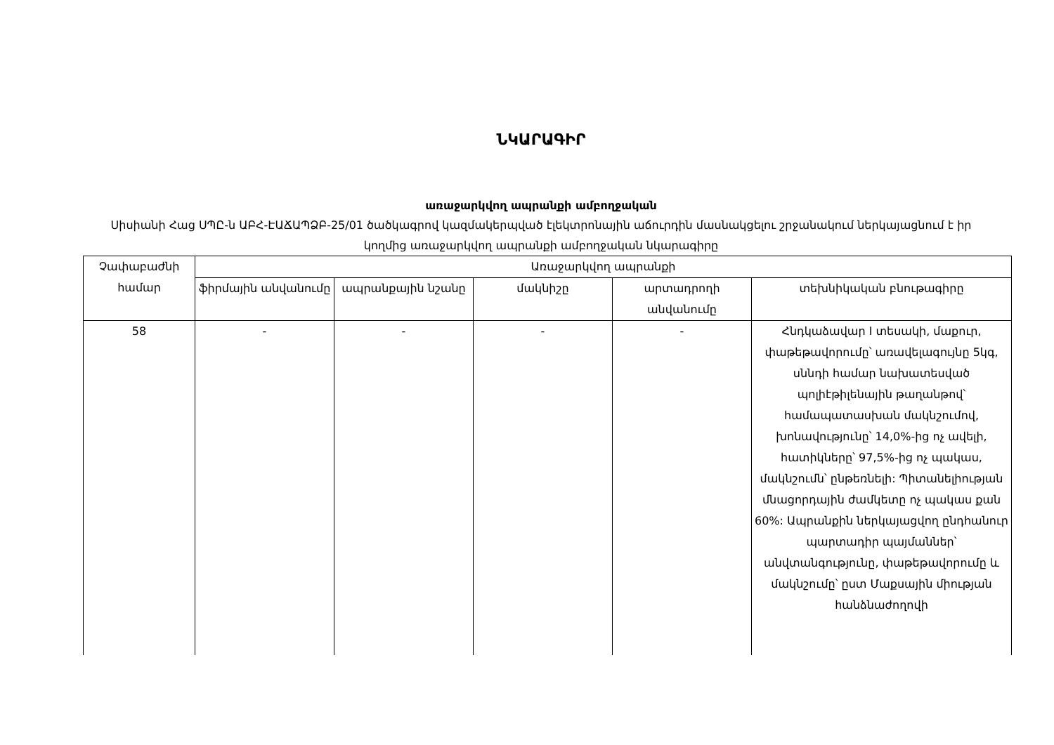ՆԿԱՐԱԳԻՐ
առաջարկվող ապրանքի ամբողջական
Սիսիանի Հաց ՍՊԸ-ն ԱԲՀ-ԷԱՃԱՊՁԲ-25/01 ծածկագրով կազմակերպված էլեկտրոնային աճուրդին մասնակցելու շրջանակում ներկայացնում է իր կողմից առաջարկվող ապրանքի ամբողջական նկարագիրը
| Չափաբաժնի համար | Առաջարկվող ապրանքի | | | | |
| --- | --- | --- | --- | --- | --- |
| | ֆիրմային անվանումը | ապրանքային նշանը | մակնիշը | արտադրողի անվանումը | տեխնիկական բնութագիրը |
| 58 | - | - | - | - | Հնդկաձավար I տեսակի, մաքուր, փաթեթավորումը՝ առավելագույնը 5կգ, սննդի համար նախատեսված պոլիէթիլենային թաղանթով՝ համապատասխան մակնշումով, խոնավությունը՝ 14,0%-ից ոչ ավելի, հատիկները՝ 97,5%-ից ոչ պակաս, մակնշումն՝ ընթեռնելի: Պիտանելիության մնացորդային ժամկետը ոչ պակաս քան 60%: Ապրանքին ներկայացվող ընդհանուր պարտադիր պայմաններ՝ անվտանգությունը, փաթեթավորումը և մակնշումը՝ ըստ Մաքսային միության հանձնաժողովի |